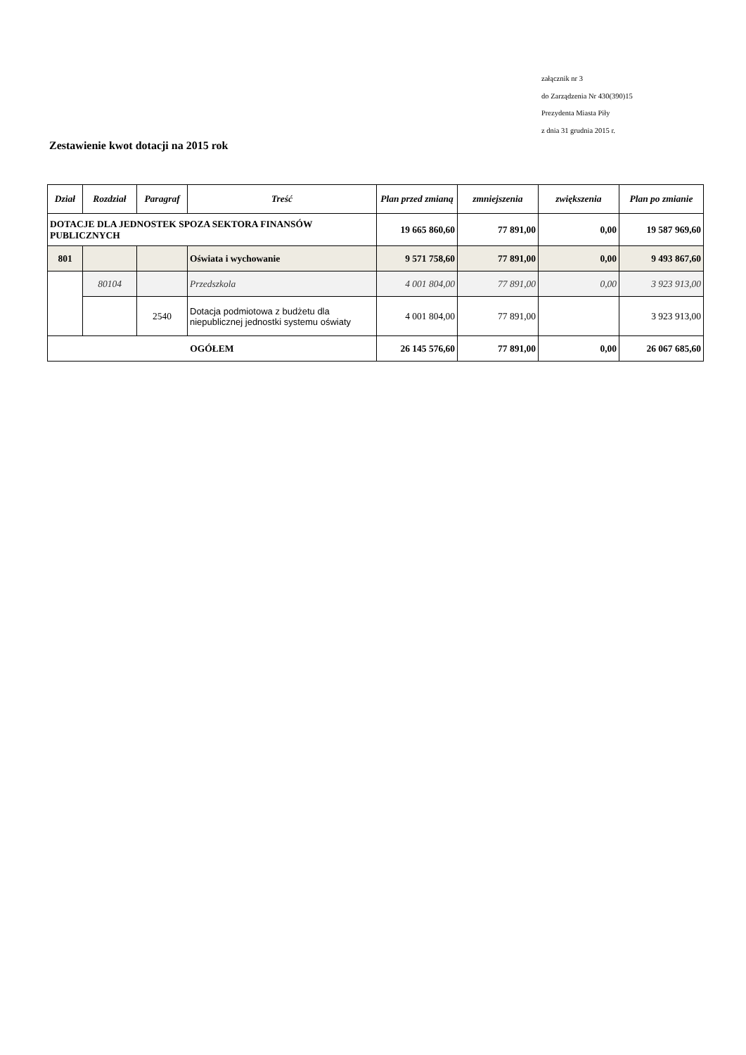załącznik nr 3
do Zarządzenia Nr 430(390)15
Prezydenta Miasta Piły
z dnia 31 grudnia 2015 r.
Zestawienie kwot dotacji na 2015 rok
| Dział | Rozdział | Paragraf | Treść | Plan przed zmianą | zmniejszenia | zwiększenia | Plan po zmianie |
| --- | --- | --- | --- | --- | --- | --- | --- |
| DOTACJE DLA JEDNOSTEK SPOZA SEKTORA FINANSÓW PUBLICZNYCH | | | | 19 665 860,60 | 77 891,00 | 0,00 | 19 587 969,60 |
| 801 | | | Oświata i wychowanie | 9 571 758,60 | 77 891,00 | 0,00 | 9 493 867,60 |
| | 80104 | | Przedszkola | 4 001 804,00 | 77 891,00 | 0,00 | 3 923 913,00 |
| | | 2540 | Dotacja podmiotowa z budżetu dla niepublicznej jednostki systemu oświaty | 4 001 804,00 | 77 891,00 | | 3 923 913,00 |
| OGÓŁEM | | | | 26 145 576,60 | 77 891,00 | 0,00 | 26 067 685,60 |